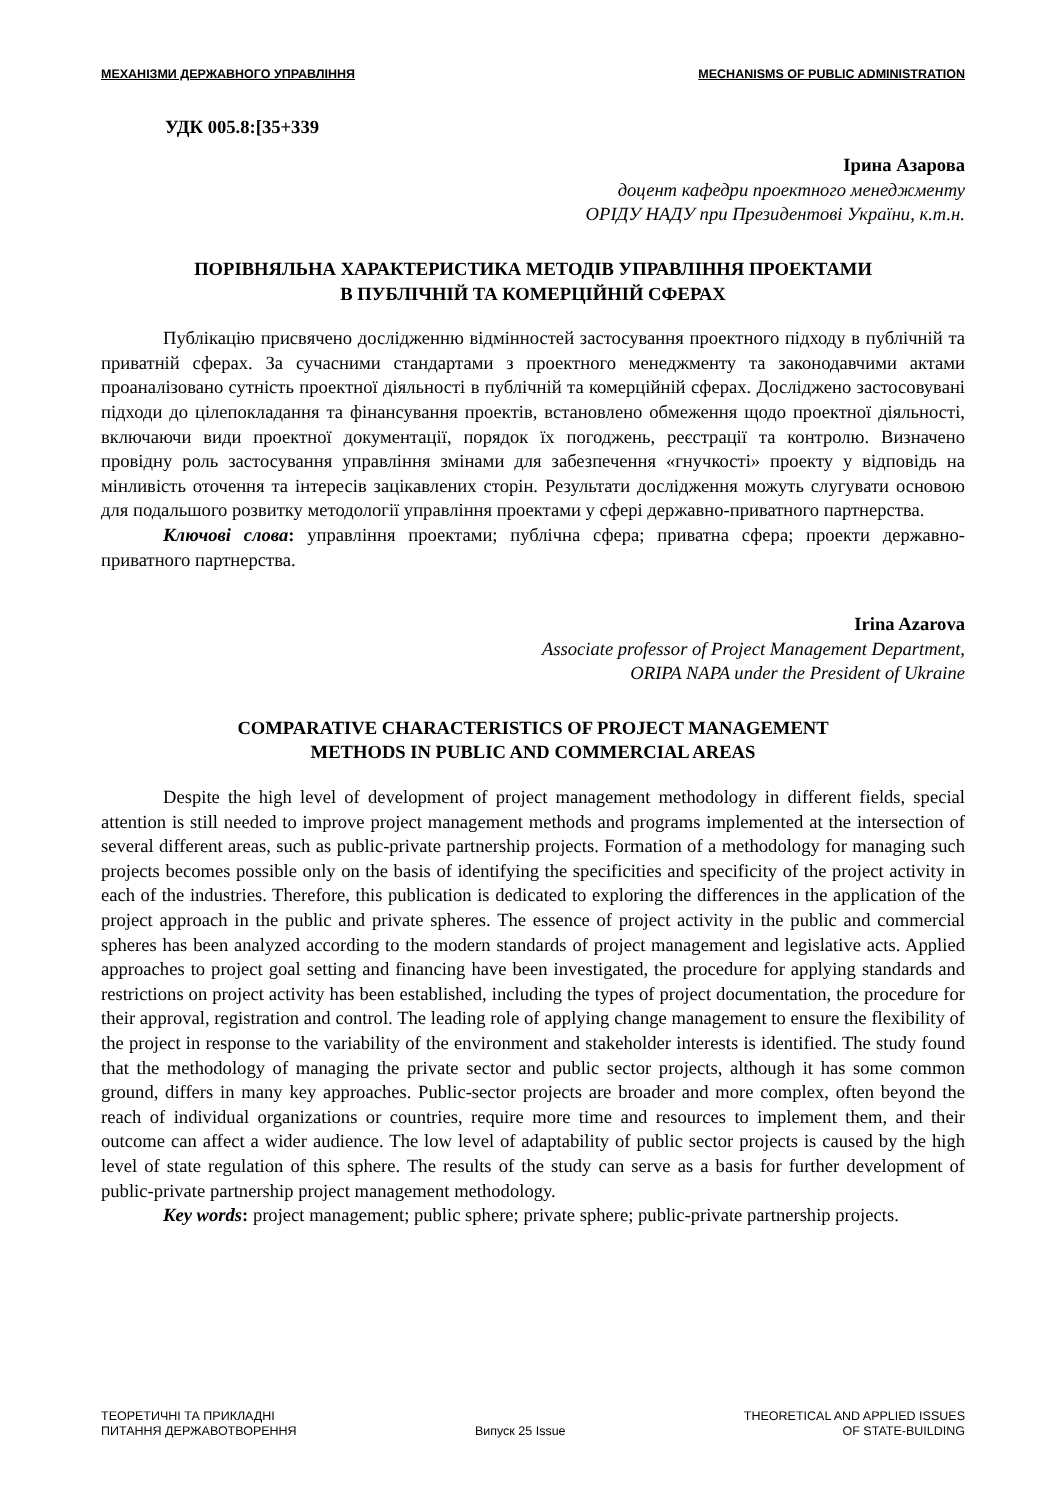МЕХАНІЗМИ ДЕРЖАВНОГО УПРАВЛІННЯ MECHANISMS OF PUBLIC ADMINISTRATION
УДК 005.8:[35+339
Ірина Азарова
доцент кафедри проектного менеджменту
ОРІДУ НАДУ при Президентові України, к.т.н.
ПОРІВНЯЛЬНА ХАРАКТЕРИСТИКА МЕТОДІВ УПРАВЛІННЯ ПРОЕКТАМИ
В ПУБЛІЧНІЙ ТА КОМЕРЦІЙНІЙ СФЕРАХ
Публікацію присвячено дослідженню відмінностей застосування проектного підходу в публічній та приватній сферах. За сучасними стандартами з проектного менеджменту та законодавчими актами проаналізовано сутність проектної діяльності в публічній та комерційній сферах. Досліджено застосовувані підходи до цілепокладання та фінансування проектів, встановлено обмеження щодо проектної діяльності, включаючи види проектної документації, порядок їх погоджень, реєстрації та контролю. Визначено провідну роль застосування управління змінами для забезпечення «гнучкості» проекту у відповідь на мінливість оточення та інтересів зацікавлених сторін. Результати дослідження можуть слугувати основою для подальшого розвитку методології управління проектами у сфері державно-приватного партнерства.
Ключові слова: управління проектами; публічна сфера; приватна сфера; проекти державно-приватного партнерства.
Irina Azarova
Associate professor of Project Management Department,
ORIPA NAPA under the President of Ukraine
COMPARATIVE CHARACTERISTICS OF PROJECT MANAGEMENT
METHODS IN PUBLIC AND COMMERCIAL AREAS
Despite the high level of development of project management methodology in different fields, special attention is still needed to improve project management methods and programs implemented at the intersection of several different areas, such as public-private partnership projects. Formation of a methodology for managing such projects becomes possible only on the basis of identifying the specificities and specificity of the project activity in each of the industries. Therefore, this publication is dedicated to exploring the differences in the application of the project approach in the public and private spheres. The essence of project activity in the public and commercial spheres has been analyzed according to the modern standards of project management and legislative acts. Applied approaches to project goal setting and financing have been investigated, the procedure for applying standards and restrictions on project activity has been established, including the types of project documentation, the procedure for their approval, registration and control. The leading role of applying change management to ensure the flexibility of the project in response to the variability of the environment and stakeholder interests is identified. The study found that the methodology of managing the private sector and public sector projects, although it has some common ground, differs in many key approaches. Public-sector projects are broader and more complex, often beyond the reach of individual organizations or countries, require more time and resources to implement them, and their outcome can affect a wider audience. The low level of adaptability of public sector projects is caused by the high level of state regulation of this sphere. The results of the study can serve as a basis for further development of public-private partnership project management methodology.
Key words: project management; public sphere; private sphere; public-private partnership projects.
ТЕОРЕТИЧНІ ТА ПРИКЛАДНІ
ПИТАННЯ ДЕРЖАВОТВОРЕННЯ Випуск 25 Issue THEORETICAL AND APPLIED ISSUES
OF STATE-BUILDING